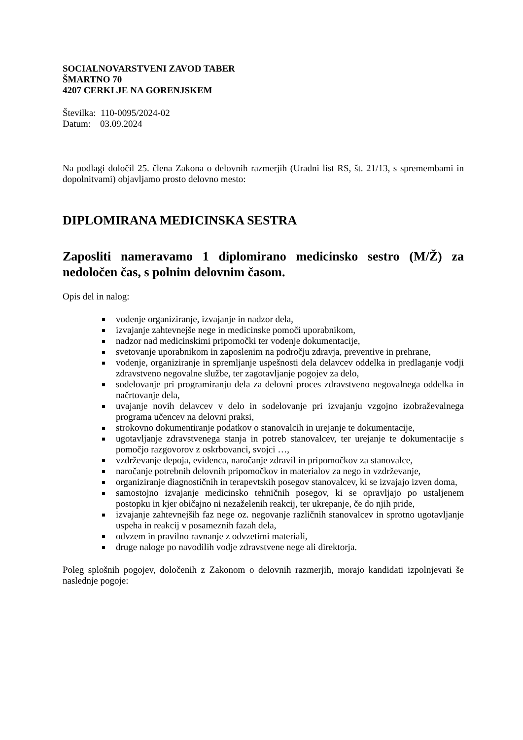SOCIALNOVARSTVENI ZAVOD TABER
ŠMARTNO 70
4207 CERKLJE NA GORENJSKEM
Številka: 110-0095/2024-02
Datum: 03.09.2024
Na podlagi določil 25. člena Zakona o delovnih razmerjih (Uradni list RS, št. 21/13, s spremembami in dopolnitvami) objavljamo prosto delovno mesto:
DIPLOMIRANA MEDICINSKA SESTRA
Zaposliti nameravamo 1 diplomirano medicinsko sestro (M/Ž) za nedoločen čas, s polnim delovnim časom.
Opis del in nalog:
vodenje organiziranje, izvajanje in nadzor dela,
izvajanje zahtevnejše nege in medicinske pomoči uporabnikom,
nadzor nad medicinskimi pripomočki ter vodenje dokumentacije,
svetovanje uporabnikom in zaposlenim na področju zdravja, preventive in prehrane,
vodenje, organiziranje in spremljanje uspešnosti dela delavcev oddelka in predlaganje vodji zdravstveno negovalne službe, ter zagotavljanje pogojev za delo,
sodelovanje pri programiranju dela za delovni proces zdravstveno negovalnega oddelka in načrtovanje dela,
uvajanje novih delavcev v delo in sodelovanje pri izvajanju vzgojno izobraževalnega programa učencev na delovni praksi,
strokovno dokumentiranje podatkov o stanovalcih in urejanje te dokumentacije,
ugotavljanje zdravstvenega stanja in potreb stanovalcev, ter urejanje te dokumentacije s pomočjo razgovorov z oskrbovanci, svojci …,
vzdrževanje depoja, evidenca, naročanje zdravil in pripomočkov za stanovalce,
naročanje potrebnih delovnih pripomočkov in materialov za nego in vzdrževanje,
organiziranje diagnostičnih in terapevtskih posegov stanovalcev, ki se izvajajo izven doma,
samostojno izvajanje medicinsko tehničnih posegov, ki se opravljajo po ustaljenem postopku in kjer običajno ni nezaželenih reakcij, ter ukrepanje, če do njih pride,
izvajanje zahtevnejših faz nege oz. negovanje različnih stanovalcev in sprotno ugotavljanje uspeha in reakcij v posameznih fazah dela,
odvzem in pravilno ravnanje z odvzetimi materiali,
druge naloge po navodilih vodje zdravstvene nege ali direktorja.
Poleg splošnih pogojev, določenih z Zakonom o delovnih razmerjih, morajo kandidati izpolnjevati še naslednje pogoje: